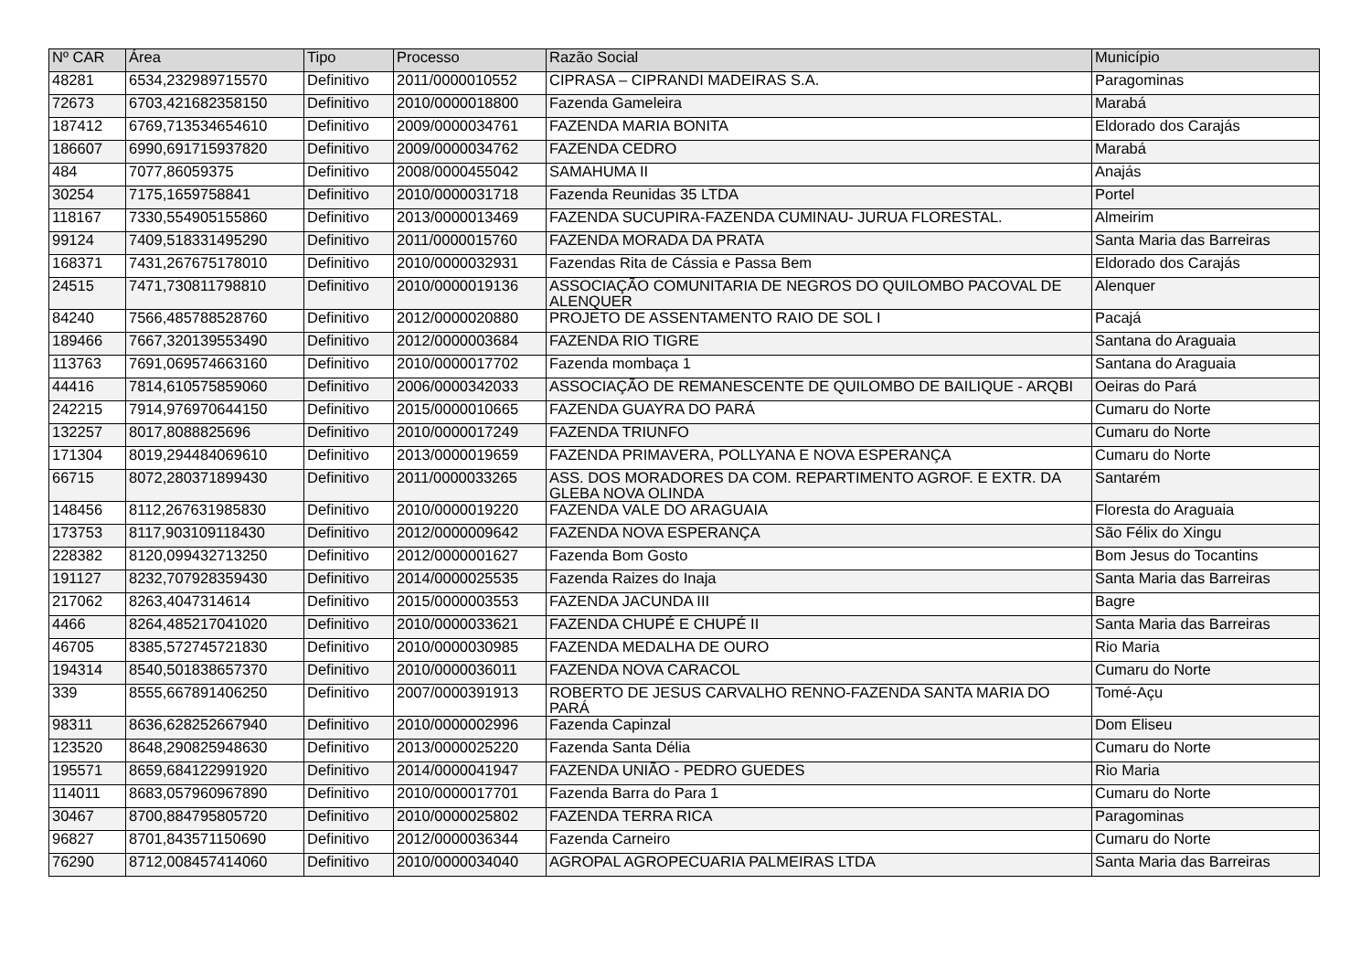| Nº CAR | Área | Tipo | Processo | Razão Social | Município |
| --- | --- | --- | --- | --- | --- |
| 48281 | 6534,232989715570 | Definitivo | 2011/0000010552 | CIPRASA – CIPRANDI MADEIRAS S.A. | Paragominas |
| 72673 | 6703,421682358150 | Definitivo | 2010/0000018800 | Fazenda Gameleira | Marabá |
| 187412 | 6769,713534654610 | Definitivo | 2009/0000034761 | FAZENDA MARIA BONITA | Eldorado dos Carajás |
| 186607 | 6990,691715937820 | Definitivo | 2009/0000034762 | FAZENDA CEDRO | Marabá |
| 484 | 7077,86059375 | Definitivo | 2008/0000455042 | SAMAHUMA II | Anajás |
| 30254 | 7175,1659758841 | Definitivo | 2010/0000031718 | Fazenda Reunidas 35 LTDA | Portel |
| 118167 | 7330,554905155860 | Definitivo | 2013/0000013469 | FAZENDA SUCUPIRA-FAZENDA CUMINAU- JURUA FLORESTAL. | Almeirim |
| 99124 | 7409,518331495290 | Definitivo | 2011/0000015760 | FAZENDA MORADA DA PRATA | Santa Maria das Barreiras |
| 168371 | 7431,267675178010 | Definitivo | 2010/0000032931 | Fazendas Rita de Cássia e Passa Bem | Eldorado dos Carajás |
| 24515 | 7471,730811798810 | Definitivo | 2010/0000019136 | ASSOCIAÇÃO COMUNITARIA DE NEGROS DO QUILOMBO PACOVAL DE ALENQUER | Alenquer |
| 84240 | 7566,485788528760 | Definitivo | 2012/0000020880 | PROJETO DE ASSENTAMENTO RAIO DE SOL I | Pacajá |
| 189466 | 7667,320139553490 | Definitivo | 2012/0000003684 | FAZENDA RIO TIGRE | Santana do Araguaia |
| 113763 | 7691,069574663160 | Definitivo | 2010/0000017702 | Fazenda mombaça 1 | Santana do Araguaia |
| 44416 | 7814,610575859060 | Definitivo | 2006/0000342033 | ASSOCIAÇÃO DE REMANESCENTE DE QUILOMBO DE BAILIQUE - ARQBI | Oeiras do Pará |
| 242215 | 7914,976970644150 | Definitivo | 2015/0000010665 | FAZENDA GUAYRA DO PARÁ | Cumaru do Norte |
| 132257 | 8017,8088825696 | Definitivo | 2010/0000017249 | FAZENDA TRIUNFO | Cumaru do Norte |
| 171304 | 8019,294484069610 | Definitivo | 2013/0000019659 | FAZENDA PRIMAVERA, POLLYANA E NOVA ESPERANÇA | Cumaru do Norte |
| 66715 | 8072,280371899430 | Definitivo | 2011/0000033265 | ASS. DOS MORADORES DA COM. REPARTIMENTO AGROF. E EXTR. DA GLEBA NOVA OLINDA | Santarém |
| 148456 | 8112,267631985830 | Definitivo | 2010/0000019220 | FAZENDA VALE DO ARAGUAIA | Floresta do Araguaia |
| 173753 | 8117,903109118430 | Definitivo | 2012/0000009642 | FAZENDA NOVA ESPERANÇA | São Félix do Xingu |
| 228382 | 8120,099432713250 | Definitivo | 2012/0000001627 | Fazenda Bom Gosto | Bom Jesus do Tocantins |
| 191127 | 8232,707928359430 | Definitivo | 2014/0000025535 | Fazenda Raizes do Inaja | Santa Maria das Barreiras |
| 217062 | 8263,4047314614 | Definitivo | 2015/0000003553 | FAZENDA JACUNDA III | Bagre |
| 4466 | 8264,485217041020 | Definitivo | 2010/0000033621 | FAZENDA CHUPÉ E CHUPÉ II | Santa Maria das Barreiras |
| 46705 | 8385,572745721830 | Definitivo | 2010/0000030985 | FAZENDA MEDALHA DE OURO | Rio Maria |
| 194314 | 8540,501838657370 | Definitivo | 2010/0000036011 | FAZENDA NOVA CARACOL | Cumaru do Norte |
| 339 | 8555,667891406250 | Definitivo | 2007/0000391913 | ROBERTO DE JESUS CARVALHO RENNO-FAZENDA SANTA MARIA DO PARÁ | Tomé-Açu |
| 98311 | 8636,628252667940 | Definitivo | 2010/0000002996 | Fazenda Capinzal | Dom Eliseu |
| 123520 | 8648,290825948630 | Definitivo | 2013/0000025220 | Fazenda Santa Délia | Cumaru do Norte |
| 195571 | 8659,684122991920 | Definitivo | 2014/0000041947 | FAZENDA UNIÃO - PEDRO GUEDES | Rio Maria |
| 114011 | 8683,057960967890 | Definitivo | 2010/0000017701 | Fazenda Barra do Para 1 | Cumaru do Norte |
| 30467 | 8700,884795805720 | Definitivo | 2010/0000025802 | FAZENDA TERRA RICA | Paragominas |
| 96827 | 8701,843571150690 | Definitivo | 2012/0000036344 | Fazenda Carneiro | Cumaru do Norte |
| 76290 | 8712,008457414060 | Definitivo | 2010/0000034040 | AGROPAL AGROPECUARIA PALMEIRAS LTDA | Santa Maria das Barreiras |